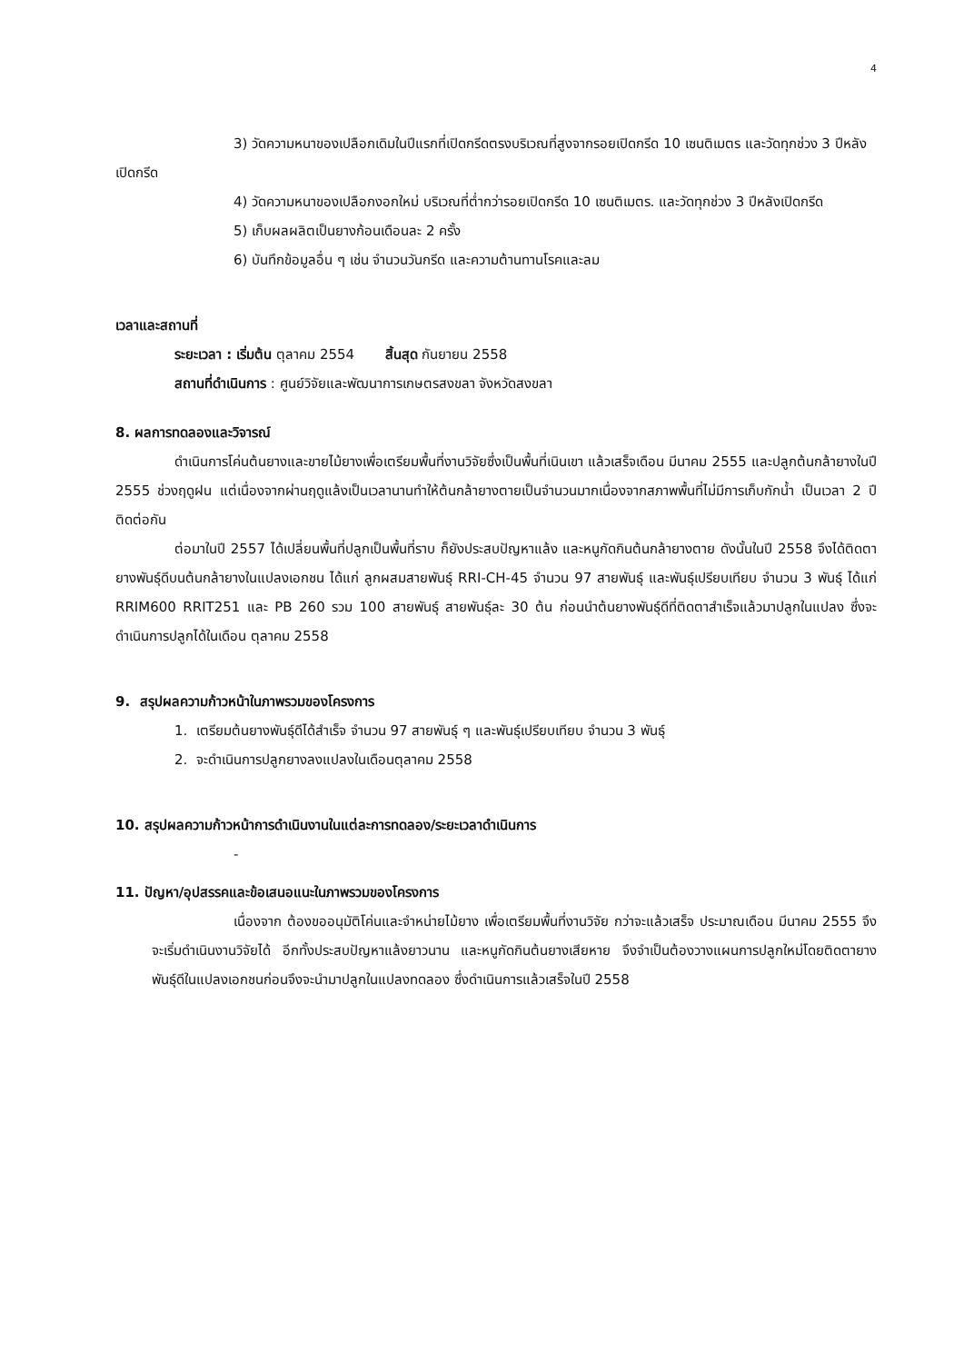4
3) วัดความหนาของเปลือกเดิมในปีแรกที่เปิดกรีดตรงบริเวณที่สูงจากรอยเปิดกรีด 10 เซนติเมตร และวัดทุกช่วง 3 ปีหลังเปิดกรีด
4) วัดความหนาของเปลือกงอกใหม่ บริเวณที่ต่ำกว่ารอยเปิดกรีด 10 เซนติเมตร. และวัดทุกช่วง 3 ปีหลังเปิดกรีด
5) เก็บผลผลิตเป็นยางก้อนเดือนละ 2 ครั้ง
6) บันทึกข้อมูลอื่น ๆ เช่น จำนวนวันกรีด และความต้านทานโรคและลม
เวลาและสถานที่
ระยะเวลา : เริ่มต้น ตุลาคม 2554 สิ้นสุด กันยายน 2558
สถานที่ดำเนินการ : ศูนย์วิจัยและพัฒนาการเกษตรสงขลา จังหวัดสงขลา
8. ผลการทดลองและวิจารณ์
ดำเนินการโค่นต้นยางและขายไม้ยางเพื่อเตรียมพื้นที่งานวิจัยซึ่งเป็นพื้นที่เนินเขา แล้วเสร็จเดือน มีนาคม 2555 และปลูกต้นกล้ายางในปี 2555 ช่วงฤดูฝน แต่เนื่องจากผ่านฤดูแล้งเป็นเวลานานทำให้ต้นกล้ายางตายเป็นจำนวนมากเนื่องจากสภาพพื้นที่ไม่มีการเก็บกักน้ำ เป็นเวลา 2 ปีติดต่อกัน
ต่อมาในปี 2557 ได้เปลี่ยนพื้นที่ปลูกเป็นพื้นที่ราบ ก็ยังประสบปัญหาแล้ง และหนูกัดกินต้นกล้ายางตาย ดังนั้นในปี 2558 จึงได้ติดตายางพันธุ์ดีบนต้นกล้ายางในแปลงเอกชน ได้แก่ ลูกผสมสายพันธุ์ RRI-CH-45 จำนวน 97 สายพันธุ์ และพันธุ์เปรียบเทียบ จำนวน 3 พันธุ์ ได้แก่ RRIM600 RRIT251 และ PB 260 รวม 100 สายพันธุ์ สายพันธุ์ละ 30 ต้น ก่อนนำต้นยางพันธุ์ดีที่ติดตาสำเร็จแล้วมาปลูกในแปลง ซึ่งจะดำเนินการปลูกได้ในเดือน ตุลาคม 2558
9. สรุปผลความก้าวหน้าในภาพรวมของโครงการ
1. เตรียมต้นยางพันธุ์ดีได้สำเร็จ จำนวน 97 สายพันธุ์ ๆ และพันธุ์เปรียบเทียบ จำนวน 3 พันธุ์
2. จะดำเนินการปลูกยางลงแปลงในเดือนตุลาคม 2558
10. สรุปผลความก้าวหน้าการดำเนินงานในแต่ละการทดลอง/ระยะเวลาดำเนินการ
-
11. ปัญหา/อุปสรรคและข้อเสนอแนะในภาพรวมของโครงการ
เนื่องจาก ต้องขออนุมัติโค่นและจำหน่ายไม้ยาง เพื่อเตรียมพื้นที่งานวิจัย กว่าจะแล้วเสร็จ ประมาณเดือน มีนาคม 2555 จึงจะเริ่มดำเนินงานวิจัยได้ อีกทั้งประสบปัญหาแล้งยาวนาน และหนูกัดกินต้นยางเสียหาย จึงจำเป็นต้องวางแผนการปลูกใหม่โดยติดตายางพันธุ์ดีในแปลงเอกชนก่อนจึงจะนำมาปลูกในแปลงทดลอง ซึ่งดำเนินการแล้วเสร็จในปี 2558